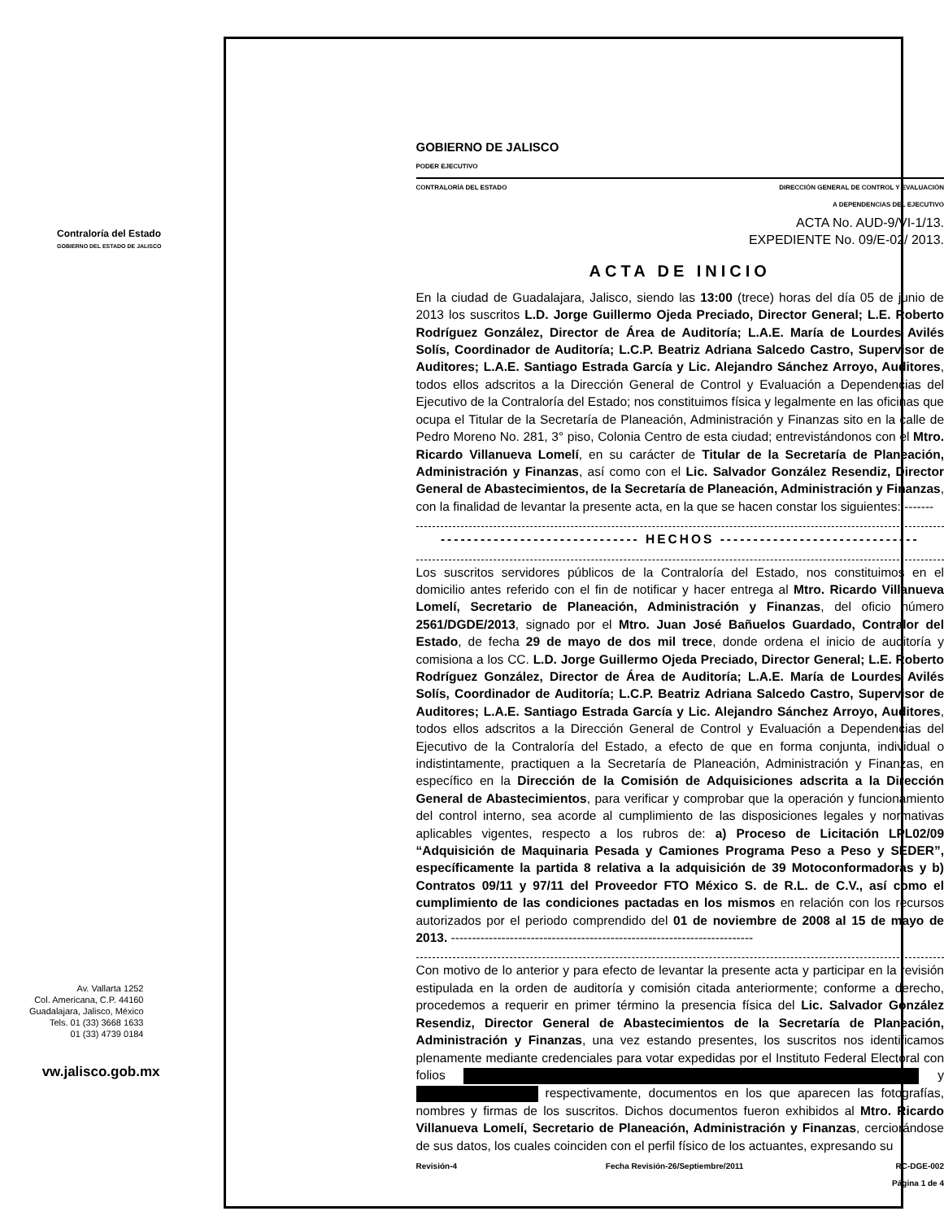Contraloría del Estado
GOBIERNO DEL ESTADO DE JALISCO
Av. Vallarta 1252
Col. Americana, C.P. 44160
Guadalajara, Jalisco, México
Tels. 01 (33) 3668 1633
01 (33) 4739 0184
vw.jalisco.gob.mx
GOBIERNO DE JALISCO
PODER EJECUTIVO
CONTRALORÍA DEL ESTADO DIRECCIÓN GENERAL DE CONTROL Y EVALUACIÓN
A DEPENDENCIAS DEL EJECUTIVO
ACTA No. AUD-9/VI-1/13.
EXPEDIENTE No. 09/E-02/ 2013.
ACTA DE INICIO
En la ciudad de Guadalajara, Jalisco, siendo las 13:00 (trece) horas del día 05 de junio de 2013 los suscritos L.D. Jorge Guillermo Ojeda Preciado, Director General; L.E. Roberto Rodríguez González, Director de Área de Auditoría; L.A.E. María de Lourdes Avilés Solís, Coordinador de Auditoría; L.C.P. Beatriz Adriana Salcedo Castro, Supervisor de Auditores; L.A.E. Santiago Estrada García y Lic. Alejandro Sánchez Arroyo, Auditores, todos ellos adscritos a la Dirección General de Control y Evaluación a Dependencias del Ejecutivo de la Contraloría del Estado; nos constituimos física y legalmente en las oficinas que ocupa el Titular de la Secretaría de Planeación, Administración y Finanzas sito en la calle de Pedro Moreno No. 281, 3° piso, Colonia Centro de esta ciudad; entrevistándonos con el Mtro. Ricardo Villanueva Lomelí, en su carácter de Titular de la Secretaría de Planeación, Administración y Finanzas, así como con el Lic. Salvador González Resendiz, Director General de Abastecimientos, de la Secretaría de Planeación, Administración y Finanzas, con la finalidad de levantar la presente acta, en la que se hacen constar los siguientes: -------
------------------------------ HECHOS ------------------------------
Los suscritos servidores públicos de la Contraloría del Estado, nos constituimos en el domicilio antes referido con el fin de notificar y hacer entrega al Mtro. Ricardo Villanueva Lomelí, Secretario de Planeación, Administración y Finanzas, del oficio número 2561/DGDE/2013, signado por el Mtro. Juan José Bañuelos Guardado, Contralor del Estado, de fecha 29 de mayo de dos mil trece, donde ordena el inicio de auditoría y comisiona a los CC. L.D. Jorge Guillermo Ojeda Preciado, Director General; L.E. Roberto Rodríguez González, Director de Área de Auditoría; L.A.E. María de Lourdes Avilés Solís, Coordinador de Auditoría; L.C.P. Beatriz Adriana Salcedo Castro, Supervisor de Auditores; L.A.E. Santiago Estrada García y Lic. Alejandro Sánchez Arroyo, Auditores, todos ellos adscritos a la Dirección General de Control y Evaluación a Dependencias del Ejecutivo de la Contraloría del Estado, a efecto de que en forma conjunta, individual o indistintamente, practiquen a la Secretaría de Planeación, Administración y Finanzas, en específico en la Dirección de la Comisión de Adquisiciones adscrita a la Dirección General de Abastecimientos, para verificar y comprobar que la operación y funcionamiento del control interno, sea acorde al cumplimiento de las disposiciones legales y normativas aplicables vigentes, respecto a los rubros de: a) Proceso de Licitación LPL02/09 “Adquisición de Maquinaria Pesada y Camiones Programa Peso a Peso y SEDER”, específicamente la partida 8 relativa a la adquisición de 39 Motoconformadoras y b) Contratos 09/11 y 97/11 del Proveedor FTO México S. de R.L. de C.V., así como el cumplimiento de las condiciones pactadas en los mismos en relación con los recursos autorizados por el periodo comprendido del 01 de noviembre de 2008 al 15 de mayo de 2013. ------------------------------------------------------------------------
Con motivo de lo anterior y para efecto de levantar la presente acta y participar en la revisión estipulada en la orden de auditoría y comisión citada anteriormente; conforme a derecho, procedemos a requerir en primer término la presencia física del Lic. Salvador González Resendiz, Director General de Abastecimientos de la Secretaría de Planeación, Administración y Finanzas, una vez estando presentes, los suscritos nos identificamos plenamente mediante credenciales para votar expedidas por el Instituto Federal Electoral con folios y respectivamente, documentos en los que aparecen las fotografías, nombres y firmas de los suscritos. Dichos documentos fueron exhibidos al Mtro. Ricardo Villanueva Lomelí, Secretario de Planeación, Administración y Finanzas, cerciorándose de sus datos, los cuales coinciden con el perfil físico de los actuantes, expresando su
Revisión-4 Fecha Revisión-26/Septiembre/2011 RC-DGE-002
Página 1 de 4